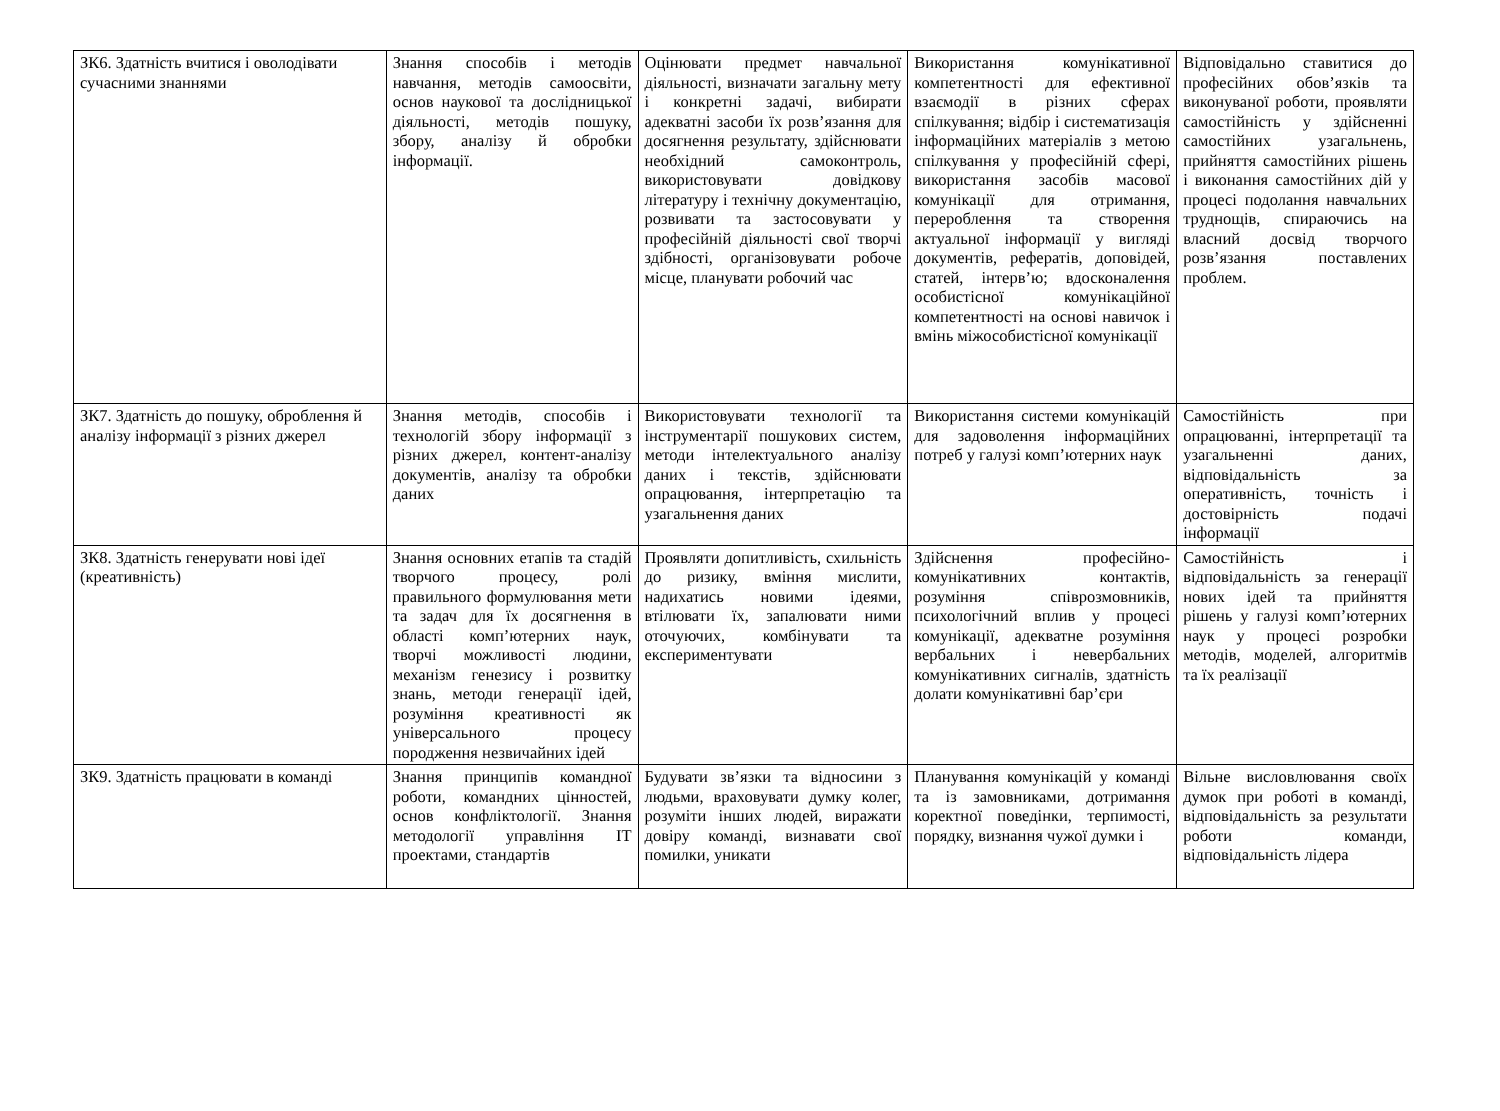| ЗК6. Здатність вчитися і оволодівати сучасними знаннями | Знання способів і методів навчання, методів самоосвіти, основ наукової та дослідницької діяльності, методів пошуку, збору, аналізу й обробки інформації. | Оцінювати предмет навчальної діяльності, визначати загальну мету і конкретні задачі, вибирати адекватні засоби їх розв’язання для досягнення результату, здійснювати необхідний самоконтроль, використовувати довідкову літературу і технічну документацію, розвивати та застосовувати у професійній діяльності свої творчі здібності, організовувати робоче місце, планувати робочий час | Використання комунікативної компетентності для ефективної взаємодії в різних сферах спілкування; відбір і систематизація інформаційних матеріалів з метою спілкування у професійній сфері, використання засобів масової комунікації для отримання, перероблення та створення актуальної інформації у вигляді документів, рефератів, доповідей, статей, інтерв’ю; вдосконалення особистісної комунікаційної компетентності на основі навичок і вмінь міжособистісної комунікації | Відповідально ставитися до професійних обов’язків та виконуваної роботи, проявляти самостійність у здійсненні самостійних узагальнень, прийняття самостійних рішень і виконання самостійних дій у процесі подолання навчальних труднощів, спираючись на власний досвід творчого розв’язання поставлених проблем. |
| ЗК7. Здатність до пошуку, оброблення й аналізу інформації з різних джерел | Знання методів, способів і технологій збору інформації з різних джерел, контент-аналізу документів, аналізу та обробки даних | Використовувати технології та інструментарії пошукових систем, методи інтелектуального аналізу даних і текстів, здійснювати опрацювання, інтерпретацію та узагальнення даних | Використання системи комунікацій для задоволення інформаційних потреб у галузі комп’ютерних наук | Самостійність при опрацюванні, інтерпретації та узагальненні даних, відповідальність за оперативність, точність і достовірність подачі інформації |
| ЗК8. Здатність генерувати нові ідеї (креативність) | Знання основних етапів та стадій творчого процесу, ролі правильного формулювання мети та задач для їх досягнення в області комп’ютерних наук, творчі можливості людини, механізм генезису і розвитку знань, методи генерації ідей, розуміння креативності як універсального процесу породження незвичайних ідей | Проявляти допитливість, схильність до ризику, вміння мислити, надихатись новими ідеями, втілювати їх, запалювати ними оточуючих, комбінувати та експериментувати | Здійснення професійно-комунікативних контактів, розуміння співрозмовників, психологічний вплив у процесі комунікації, адекватне розуміння вербальних і невербальних комунікативних сигналів, здатність долати комунікативні бар’єри | Самостійність і відповідальність за генерації нових ідей та прийняття рішень у галузі комп’ютерних наук у процесі розробки методів, моделей, алгоритмів та їх реалізації |
| ЗК9. Здатність працювати в команді | Знання принципів командної роботи, командних цінностей, основ конфліктології. Знання методології управління ІТ проектами, стандартів | Будувати зв’язки та відносини з людьми, враховувати думку колег, розуміти інших людей, виражати довіру команді, визнавати свої помилки, уникати | Планування комунікацій у команді та із замовниками, дотримання коректної поведінки, терпимості, порядку, визнання чужої думки і | Вільне висловлювання своїх думок при роботі в команді, відповідальність за результати роботи команди, відповідальність лідера |